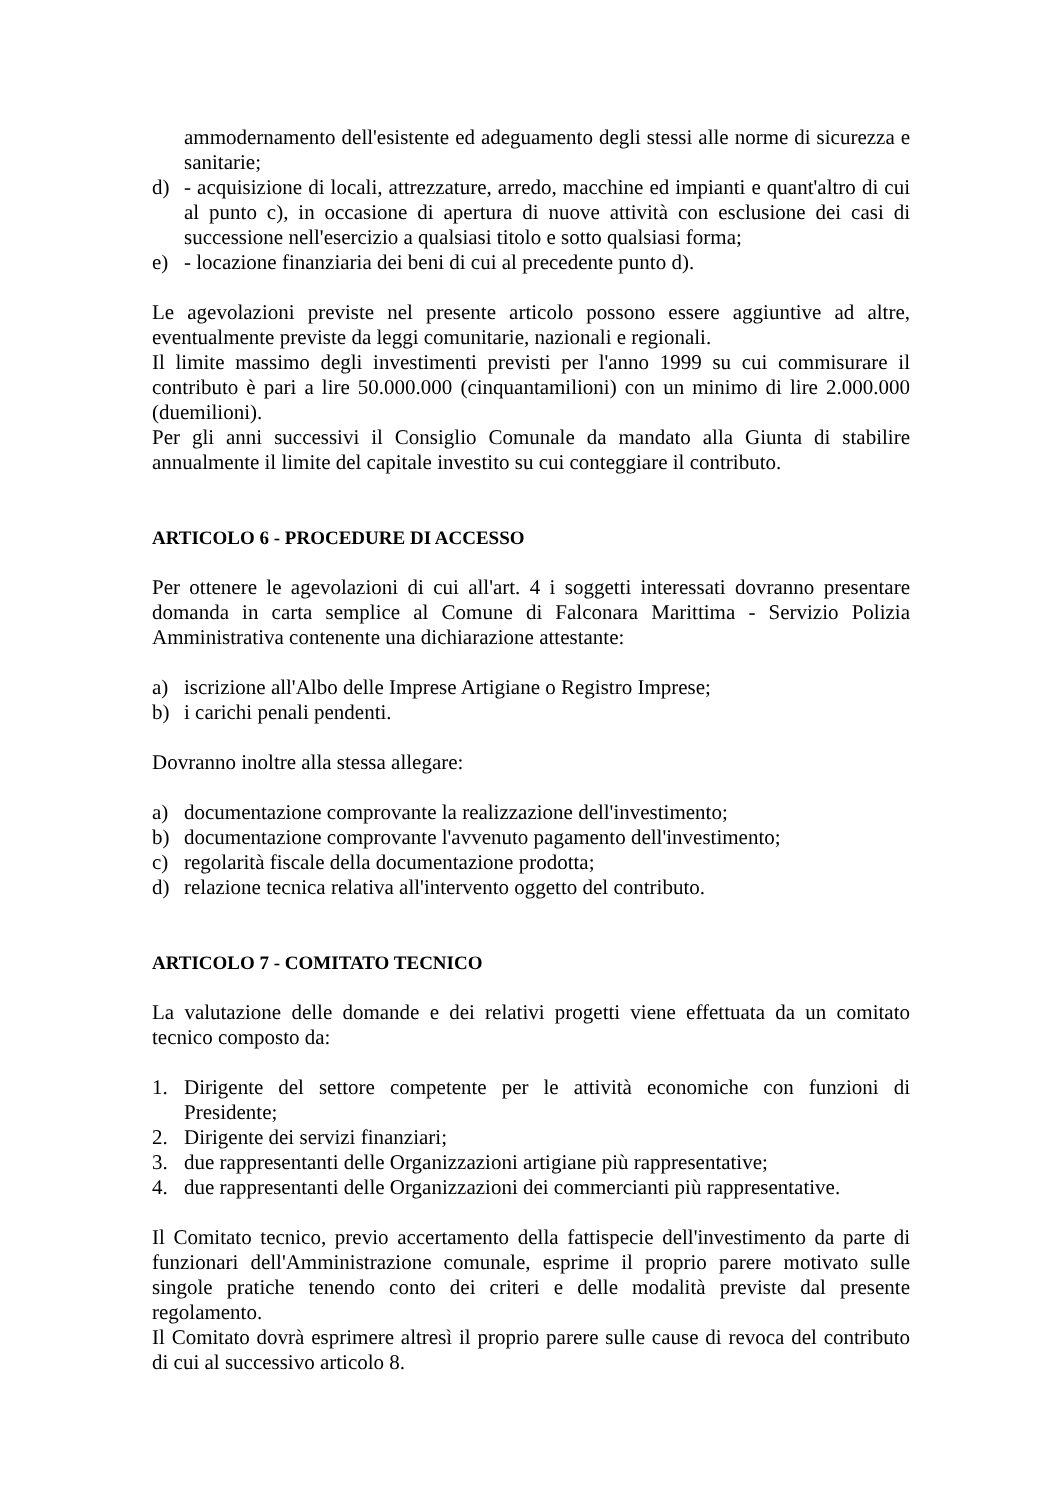ammodernamento dell'esistente ed adeguamento degli stessi alle norme di sicurezza e sanitarie;
d) - acquisizione di locali, attrezzature, arredo, macchine ed impianti e quant'altro di cui al punto c), in occasione di apertura di nuove attività con esclusione dei casi di successione nell'esercizio a qualsiasi titolo e sotto qualsiasi forma;
e) - locazione finanziaria dei beni di cui al precedente punto d).
Le agevolazioni previste nel presente articolo possono essere aggiuntive ad altre, eventualmente previste da leggi comunitarie, nazionali e regionali.
Il limite massimo degli investimenti previsti per l'anno 1999 su cui commisurare il contributo è pari a lire 50.000.000 (cinquantamilioni) con un minimo di lire 2.000.000 (duemilioni).
Per gli anni successivi il Consiglio Comunale da mandato alla Giunta di stabilire annualmente il limite del capitale investito su cui conteggiare il contributo.
ARTICOLO 6 - PROCEDURE DI ACCESSO
Per ottenere le agevolazioni di cui all'art. 4 i soggetti interessati dovranno presentare domanda in carta semplice al Comune di Falconara Marittima - Servizio Polizia Amministrativa contenente una dichiarazione attestante:
a) iscrizione all'Albo delle Imprese Artigiane o Registro Imprese;
b) i carichi penali pendenti.
Dovranno inoltre alla stessa allegare:
a) documentazione comprovante la realizzazione dell'investimento;
b) documentazione comprovante l'avvenuto pagamento dell'investimento;
c) regolarità fiscale della documentazione prodotta;
d) relazione tecnica relativa all'intervento oggetto del contributo.
ARTICOLO 7 - COMITATO TECNICO
La valutazione delle domande e dei relativi progetti viene effettuata da un comitato tecnico composto da:
1. Dirigente del settore competente per le attività economiche con funzioni di Presidente;
2. Dirigente dei servizi finanziari;
3. due rappresentanti delle Organizzazioni artigiane più rappresentative;
4. due rappresentanti delle Organizzazioni dei commercianti più rappresentative.
Il Comitato tecnico, previo accertamento della fattispecie dell'investimento da parte di funzionari dell'Amministrazione comunale, esprime il proprio parere motivato sulle singole pratiche tenendo conto dei criteri e delle modalità previste dal presente regolamento.
Il Comitato dovrà esprimere altresì il proprio parere sulle cause di revoca del contributo di cui al successivo articolo 8.